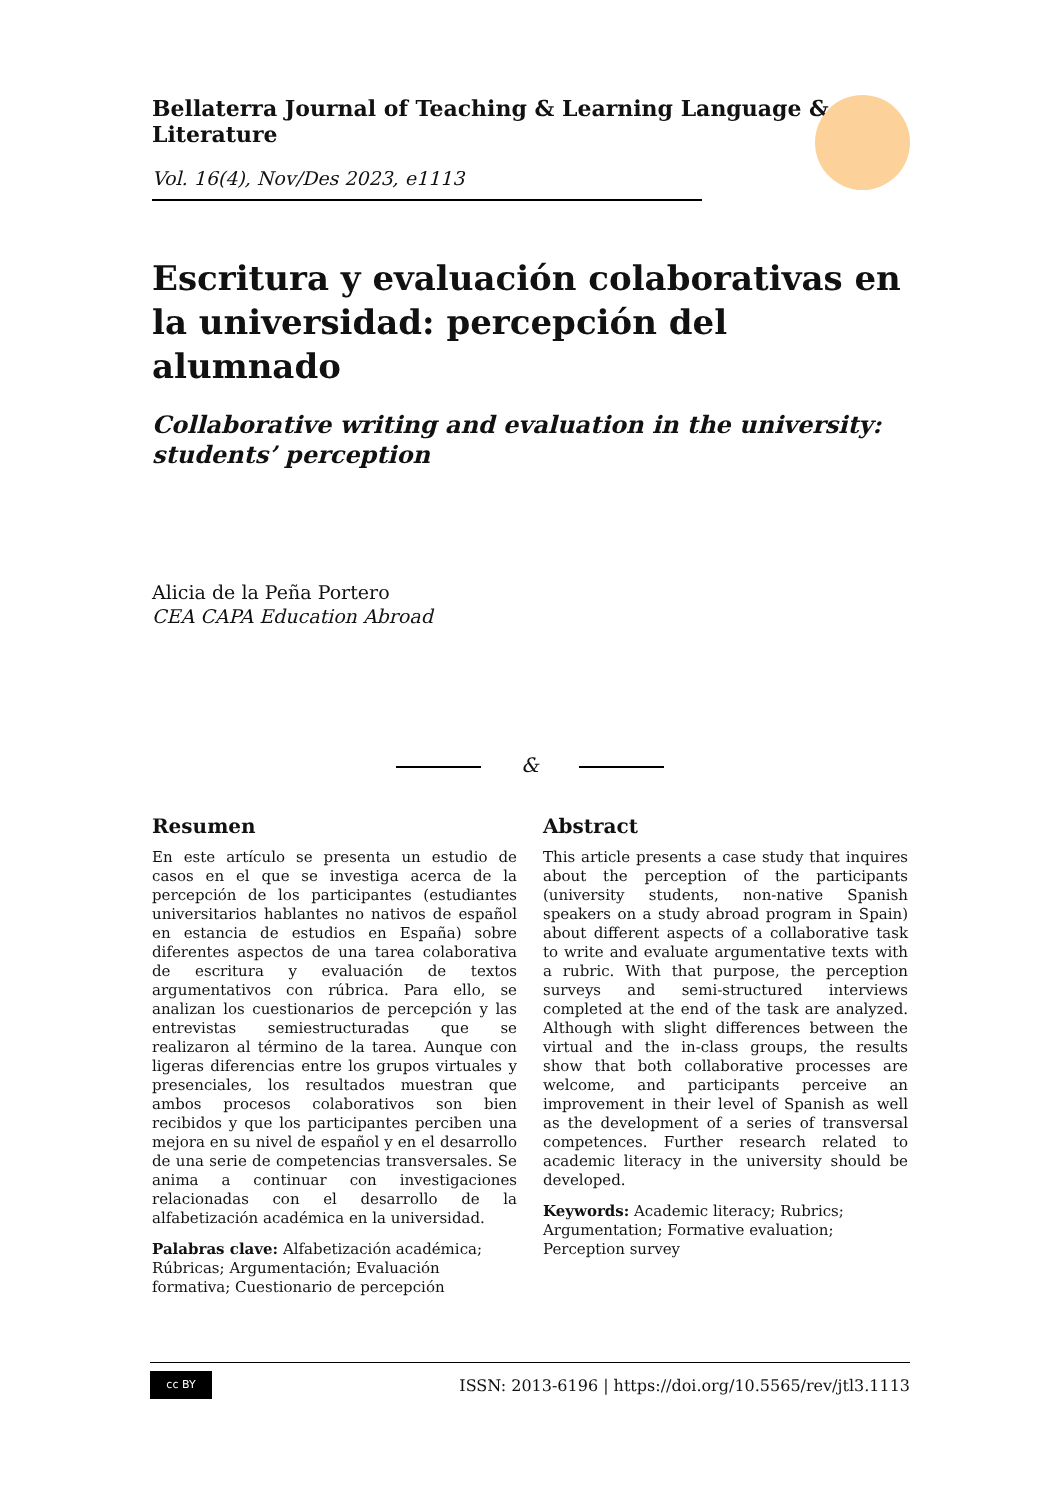Bellaterra Journal of Teaching & Learning Language & Literature
Vol. 16(4), Nov/Des 2023, e1113
Escritura y evaluación colaborativas en la universidad: percepción del alumnado
Collaborative writing and evaluation in the university: students’ perception
Alicia de la Peña Portero
CEA CAPA Education Abroad
&
Resumen
En este artículo se presenta un estudio de casos en el que se investiga acerca de la percepción de los participantes (estudiantes universitarios hablantes no nativos de español en estancia de estudios en España) sobre diferentes aspectos de una tarea colaborativa de escritura y evaluación de textos argumentativos con rúbrica. Para ello, se analizan los cuestionarios de percepción y las entrevistas semiestructuradas que se realizaron al término de la tarea. Aunque con ligeras diferencias entre los grupos virtuales y presenciales, los resultados muestran que ambos procesos colaborativos son bien recibidos y que los participantes perciben una mejora en su nivel de español y en el desarrollo de una serie de competencias transversales. Se anima a continuar con investigaciones relacionadas con el desarrollo de la alfabetización académica en la universidad.
Palabras clave: Alfabetización académica; Rúbricas; Argumentación; Evaluación formativa; Cuestionario de percepción
Abstract
This article presents a case study that inquires about the perception of the participants (university students, non-native Spanish speakers on a study abroad program in Spain) about different aspects of a collaborative task to write and evaluate argumentative texts with a rubric. With that purpose, the perception surveys and semi-structured interviews completed at the end of the task are analyzed. Although with slight differences between the virtual and the in-class groups, the results show that both collaborative processes are welcome, and participants perceive an improvement in their level of Spanish as well as the development of a series of transversal competences. Further research related to academic literacy in the university should be developed.
Keywords: Academic literacy; Rubrics; Argumentation; Formative evaluation; Perception survey
cc BY
ISSN: 2013-6196 | https://doi.org/10.5565/rev/jtl3.1113